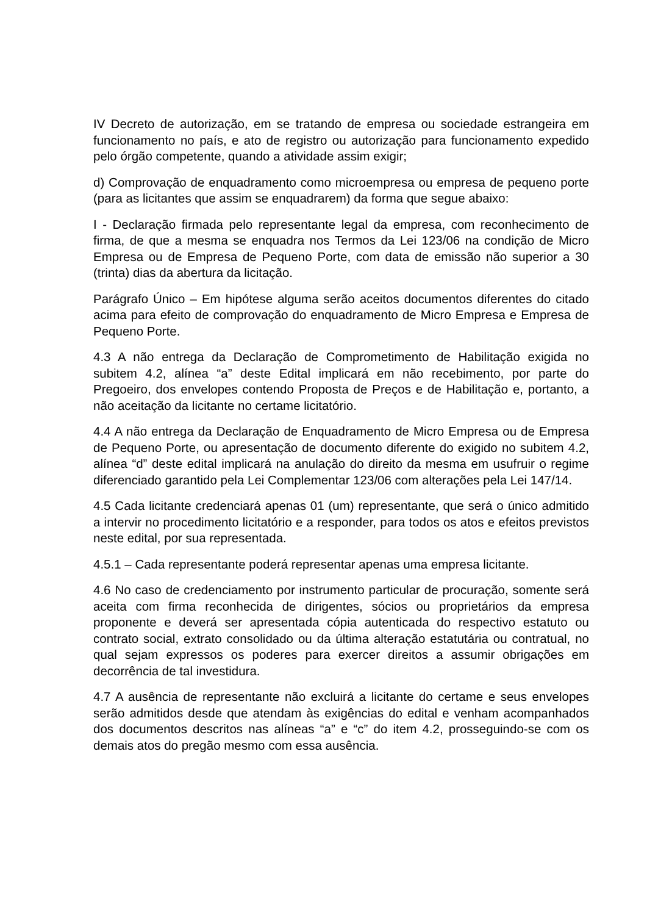IV Decreto de autorização, em se tratando de empresa ou sociedade estrangeira em funcionamento no país, e ato de registro ou autorização para funcionamento expedido pelo órgão competente, quando a atividade assim exigir;
d) Comprovação de enquadramento como microempresa ou empresa de pequeno porte (para as licitantes que assim se enquadrarem) da forma que segue abaixo:
I - Declaração firmada pelo representante legal da empresa, com reconhecimento de firma, de que a mesma se enquadra nos Termos da Lei 123/06 na condição de Micro Empresa ou de Empresa de Pequeno Porte, com data de emissão não superior a 30 (trinta) dias da abertura da licitação.
Parágrafo Único – Em hipótese alguma serão aceitos documentos diferentes do citado acima para efeito de comprovação do enquadramento de Micro Empresa e Empresa de Pequeno Porte.
4.3 A não entrega da Declaração de Comprometimento de Habilitação exigida no subitem 4.2, alínea “a” deste Edital implicará em não recebimento, por parte do Pregoeiro, dos envelopes contendo Proposta de Preços e de Habilitação e, portanto, a não aceitação da licitante no certame licitatório.
4.4 A não entrega da Declaração de Enquadramento de Micro Empresa ou de Empresa de Pequeno Porte, ou apresentação de documento diferente do exigido no subitem 4.2, alínea “d” deste edital implicará na anulação do direito da mesma em usufruir o regime diferenciado garantido pela Lei Complementar 123/06 com alterações pela Lei 147/14.
4.5 Cada licitante credenciará apenas 01 (um) representante, que será o único admitido a intervir no procedimento licitatório e a responder, para todos os atos e efeitos previstos neste edital, por sua representada.
4.5.1 – Cada representante poderá representar apenas uma empresa licitante.
4.6 No caso de credenciamento por instrumento particular de procuração, somente será aceita com firma reconhecida de dirigentes, sócios ou proprietários da empresa proponente e deverá ser apresentada cópia autenticada do respectivo estatuto ou contrato social, extrato consolidado ou da última alteração estatutária ou contratual, no qual sejam expressos os poderes para exercer direitos a assumir obrigações em decorrência de tal investidura.
4.7 A ausência de representante não excluirá a licitante do certame e seus envelopes serão admitidos desde que atendam às exigências do edital e venham acompanhados dos documentos descritos nas alíneas “a” e “c” do item 4.2, prosseguindo-se com os demais atos do pregão mesmo com essa ausência.